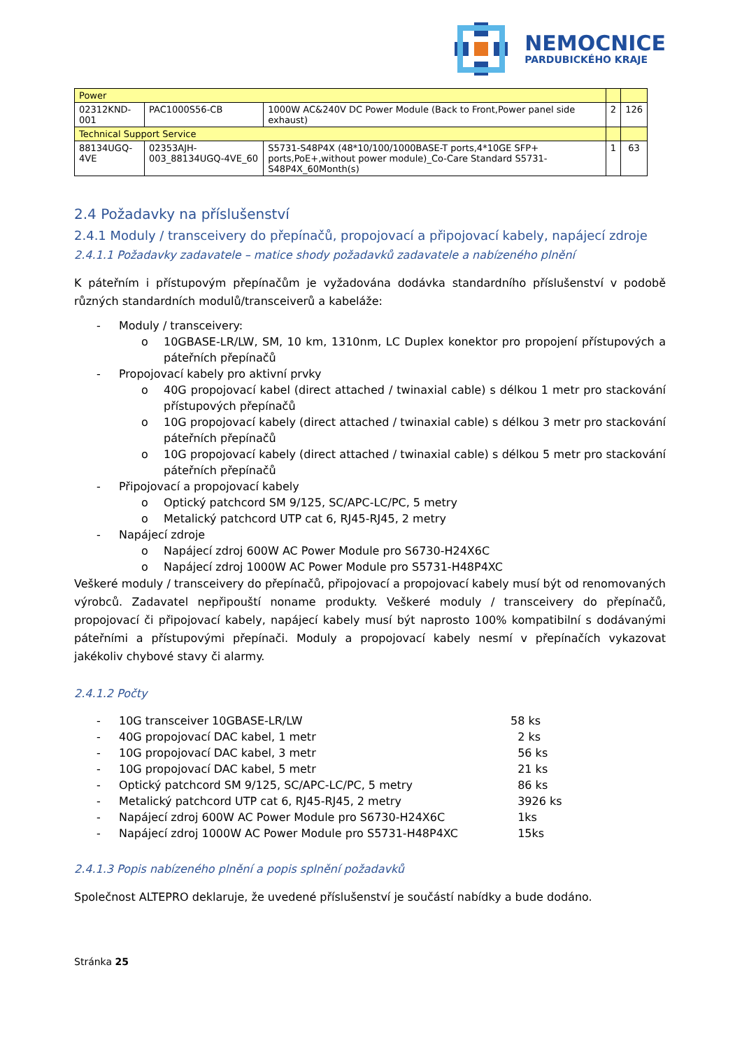NEMOCNICE
PARDUBICKÉHO KRAJE
| Power | | | | |
| 02312KND-001 | PAC1000S56-CB | 1000W AC&240V DC Power Module (Back to Front,Power panel side exhaust) | 2 | 126 |
| Technical Support Service | | | | |
| 88134UGQ-4VE | 02353AJH-003_88134UGQ-4VE_60 | S5731-S48P4X (48*10/100/1000BASE-T ports,4*10GE SFP+ ports,PoE+,without power module)_Co-Care Standard S5731-S48P4X_60Month(s) | 1 | 63 |
2.4 Požadavky na příslušenství
2.4.1 Moduly / transceivery do přepínačů, propojovací a připojovací kabely, napájecí zdroje
2.4.1.1 Požadavky zadavatele – matice shody požadavků zadavatele a nabízeného plnění
K páteřním i přístupovým přepínačům je vyžadována dodávka standardního příslušenství v podobě různých standardních modulů/transceiverů a kabeláže:
- Moduly / transceivery:
o 10GBASE-LR/LW, SM, 10 km, 1310nm, LC Duplex konektor pro propojení přístupových a páteřních přepínačů
- Propojovací kabely pro aktivní prvky
o 40G propojovací kabel (direct attached / twinaxial cable) s délkou 1 metr pro stackování přístupových přepínačů
o 10G propojovací kabely (direct attached / twinaxial cable) s délkou 3 metr pro stackování páteřních přepínačů
o 10G propojovací kabely (direct attached / twinaxial cable) s délkou 5 metr pro stackování páteřních přepínačů
- Připojovací a propojovací kabely
o Optický patchcord SM 9/125, SC/APC-LC/PC, 5 metry
o Metalický patchcord UTP cat 6, RJ45-RJ45, 2 metry
- Napájecí zdroje
o Napájecí zdroj 600W AC Power Module pro S6730-H24X6C
o Napájecí zdroj 1000W AC Power Module pro S5731-H48P4XC
Veškeré moduly / transceivery do přepínačů, připojovací a propojovací kabely musí být od renomovaných výrobců. Zadavatel nepřipouští noname produkty. Veškeré moduly / transceivery do přepínačů, propojovací či připojovací kabely, napájecí kabely musí být naprosto 100% kompatibilní s dodávanými páteřními a přístupovými přepínači. Moduly a propojovací kabely nesmí v přepínačích vykazovat jakékoliv chybové stavy či alarmy.
2.4.1.2 Počty
-
10G transceiver 10GBASE-LR/LW 58 ks
-
40G propojovací DAC kabel, 1 metr 2 ks
-
10G propojovací DAC kabel, 3 metr 56 ks
-
10G propojovací DAC kabel, 5 metr 21 ks
-
Optický patchcord SM 9/125, SC/APC-LC/PC, 5 metry 86 ks
-
Metalický patchcord UTP cat 6, RJ45-RJ45, 2 metry 3926 ks
-
Napájecí zdroj 600W AC Power Module pro S6730-H24X6C 1ks
-
Napájecí zdroj 1000W AC Power Module pro S5731-H48P4XC 15ks
2.4.1.3 Popis nabízeného plnění a popis splnění požadavků
Společnost ALTEPRO deklaruje, že uvedené příslušenství je součástí nabídky a bude dodáno.
Stránka 25